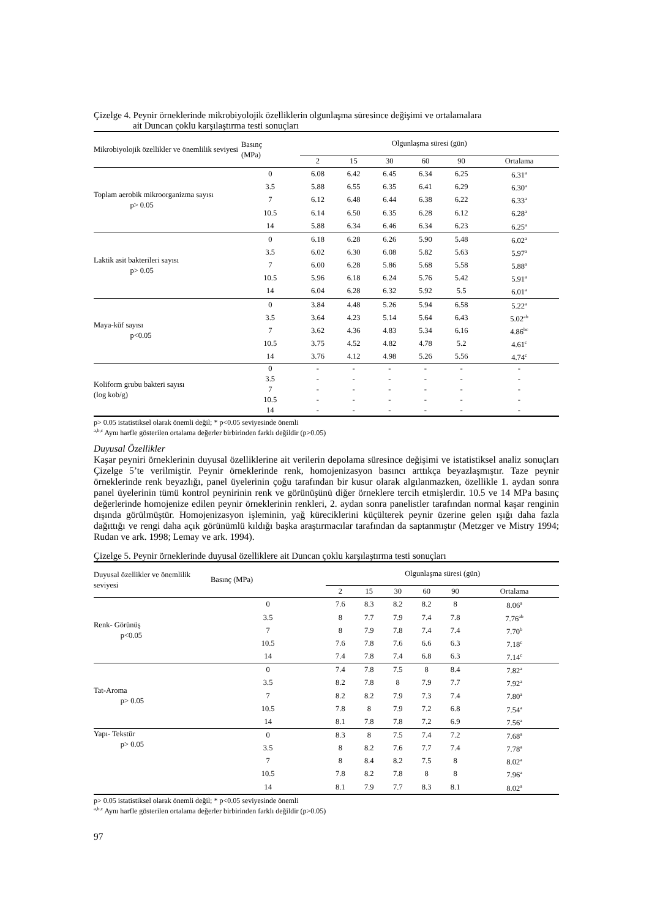Çizelge 4. Peynir örneklerinde mikrobiyolojik özelliklerin olgunlaşma süresince değişimi ve ortalamalara
ait Duncan çoklu karşılaştırma testi sonuçları
| Mikrobiyolojik özellikler ve önemlilik seviyesi | Basınç (MPa) | Olgunlaşma süresi (gün) | | | | | |
| --- | --- | --- | --- | --- | --- | --- | --- |
| | | 2 | 15 | 30 | 60 | 90 | Ortalama |
| Toplam aerobik mikroorganizma sayısı p> 0.05 | 0 | 6.08 | 6.42 | 6.45 | 6.34 | 6.25 | 6.31<sup>a</sup> |
| | 3.5 | 5.88 | 6.55 | 6.35 | 6.41 | 6.29 | 6.30<sup>a</sup> |
| | 7 | 6.12 | 6.48 | 6.44 | 6.38 | 6.22 | 6.33<sup>a</sup> |
| | 10.5 | 6.14 | 6.50 | 6.35 | 6.28 | 6.12 | 6.28<sup>a</sup> |
| | 14 | 5.88 | 6.34 | 6.46 | 6.34 | 6.23 | 6.25<sup>a</sup> |
| Laktik asit bakterileri sayısı p> 0.05 | 0 | 6.18 | 6.28 | 6.26 | 5.90 | 5.48 | 6.02<sup>a</sup> |
| | 3.5 | 6.02 | 6.30 | 6.08 | 5.82 | 5.63 | 5.97<sup>a</sup> |
| | 7 | 6.00 | 6.28 | 5.86 | 5.68 | 5.58 | 5.88<sup>a</sup> |
| | 10.5 | 5.96 | 6.18 | 6.24 | 5.76 | 5.42 | 5.91<sup>a</sup> |
| | 14 | 6.04 | 6.28 | 6.32 | 5.92 | 5.5 | 6.01<sup>a</sup> |
| Maya-küf sayısı p<0.05 | 0 | 3.84 | 4.48 | 5.26 | 5.94 | 6.58 | 5.22<sup>a</sup> |
| | 3.5 | 3.64 | 4.23 | 5.14 | 5.64 | 6.43 | 5.02<sup>ab</sup> |
| | 7 | 3.62 | 4.36 | 4.83 | 5.34 | 6.16 | 4.86<sup>bc</sup> |
| | 10.5 | 3.75 | 4.52 | 4.82 | 4.78 | 5.2 | 4.61<sup>c</sup> |
| | 14 | 3.76 | 4.12 | 4.98 | 5.26 | 5.56 | 4.74<sup>c</sup> |
| Koliform grubu bakteri sayısı (log kob/g) | 0 | - | - | - | - | - | - |
| | 3.5 | - | - | - | - | - | - |
| | 7 | - | - | - | - | - | - |
| | 10.5 | - | - | - | - | - | - |
| | 14 | - | - | - | - | - | - |
p> 0.05 istatistiksel olarak önemli değil; * p<0.05 seviyesinde önemli
<sup>a,b,c</sup> Aynı harfle gösterilen ortalama değerler birbirinden farklı değildir (p>0.05)
Duyusal Özellikler
Kaşar peyniri örneklerinin duyusal özelliklerine ait verilerin depolama süresince değişimi ve istatistiksel analiz sonuçları Çizelge 5’te verilmiştir. Peynir örneklerinde renk, homojenizasyon basıncı arttıkça beyazlaşmıştır. Taze peynir örneklerinde renk beyazlığı, panel üyelerinin çoğu tarafından bir kusur olarak algılanmazken, özellikle 1. aydan sonra panel üyelerinin tümü kontrol peynirinin renk ve görünüşünü diğer örneklere tercih etmişlerdir. 10.5 ve 14 MPa basınç değerlerinde homojenize edilen peynir örneklerinin renkleri, 2. aydan sonra panelistler tarafından normal kaşar renginin dışında görülmüştür. Homojenizasyon işleminin, yağ küreciklerini küçülterek peynir üzerine gelen ışığı daha fazla dağıttığı ve rengi daha açık görünümlü kıldığı başka araştırmacılar tarafından da saptanmıştır (Metzger ve Mistry 1994; Rudan ve ark. 1998; Lemay ve ark. 1994).
Çizelge 5. Peynir örneklerinde duyusal özelliklere ait Duncan çoklu karşılaştırma testi sonuçları
| Duyusal özellikler ve önemlilik seviyesi | Basınç (MPa) | Olgunlaşma süresi (gün) | | | | | |
| --- | --- | --- | --- | --- | --- | --- | --- |
| | | 2 | 15 | 30 | 60 | 90 | Ortalama |
| Renk- Görünüş p<0.05 | 0 | 7.6 | 8.3 | 8.2 | 8.2 | 8 | 8.06<sup>a</sup> |
| | 3.5 | 8 | 7.7 | 7.9 | 7.4 | 7.8 | 7.76<sup>ab</sup> |
| | 7 | 8 | 7.9 | 7.8 | 7.4 | 7.4 | 7.70<sup>b</sup> |
| | 10.5 | 7.6 | 7.8 | 7.6 | 6.6 | 6.3 | 7.18<sup>c</sup> |
| | 14 | 7.4 | 7.8 | 7.4 | 6.8 | 6.3 | 7.14<sup>c</sup> |
| Tat-Aroma p> 0.05 | 0 | 7.4 | 7.8 | 7.5 | 8 | 8.4 | 7.82<sup>a</sup> |
| | 3.5 | 8.2 | 7.8 | 8 | 7.9 | 7.7 | 7.92<sup>a</sup> |
| | 7 | 8.2 | 8.2 | 7.9 | 7.3 | 7.4 | 7.80<sup>a</sup> |
| | 10.5 | 7.8 | 8 | 7.9 | 7.2 | 6.8 | 7.54<sup>a</sup> |
| | 14 | 8.1 | 7.8 | 7.8 | 7.2 | 6.9 | 7.56<sup>a</sup> |
| Yapı- Tekstür p> 0.05 | 0 | 8.3 | 8 | 7.5 | 7.4 | 7.2 | 7.68<sup>a</sup> |
| | 3.5 | 8 | 8.2 | 7.6 | 7.7 | 7.4 | 7.78<sup>a</sup> |
| | 7 | 8 | 8.4 | 8.2 | 7.5 | 8 | 8.02<sup>a</sup> |
| | 10.5 | 7.8 | 8.2 | 7.8 | 8 | 8 | 7.96<sup>a</sup> |
| | 14 | 8.1 | 7.9 | 7.7 | 8.3 | 8.1 | 8.02<sup>a</sup> |
p> 0.05 istatistiksel olarak önemli değil; * p<0.05 seviyesinde önemli
<sup>a,b,c</sup> Aynı harfle gösterilen ortalama değerler birbirinden farklı değildir (p>0.05)
97